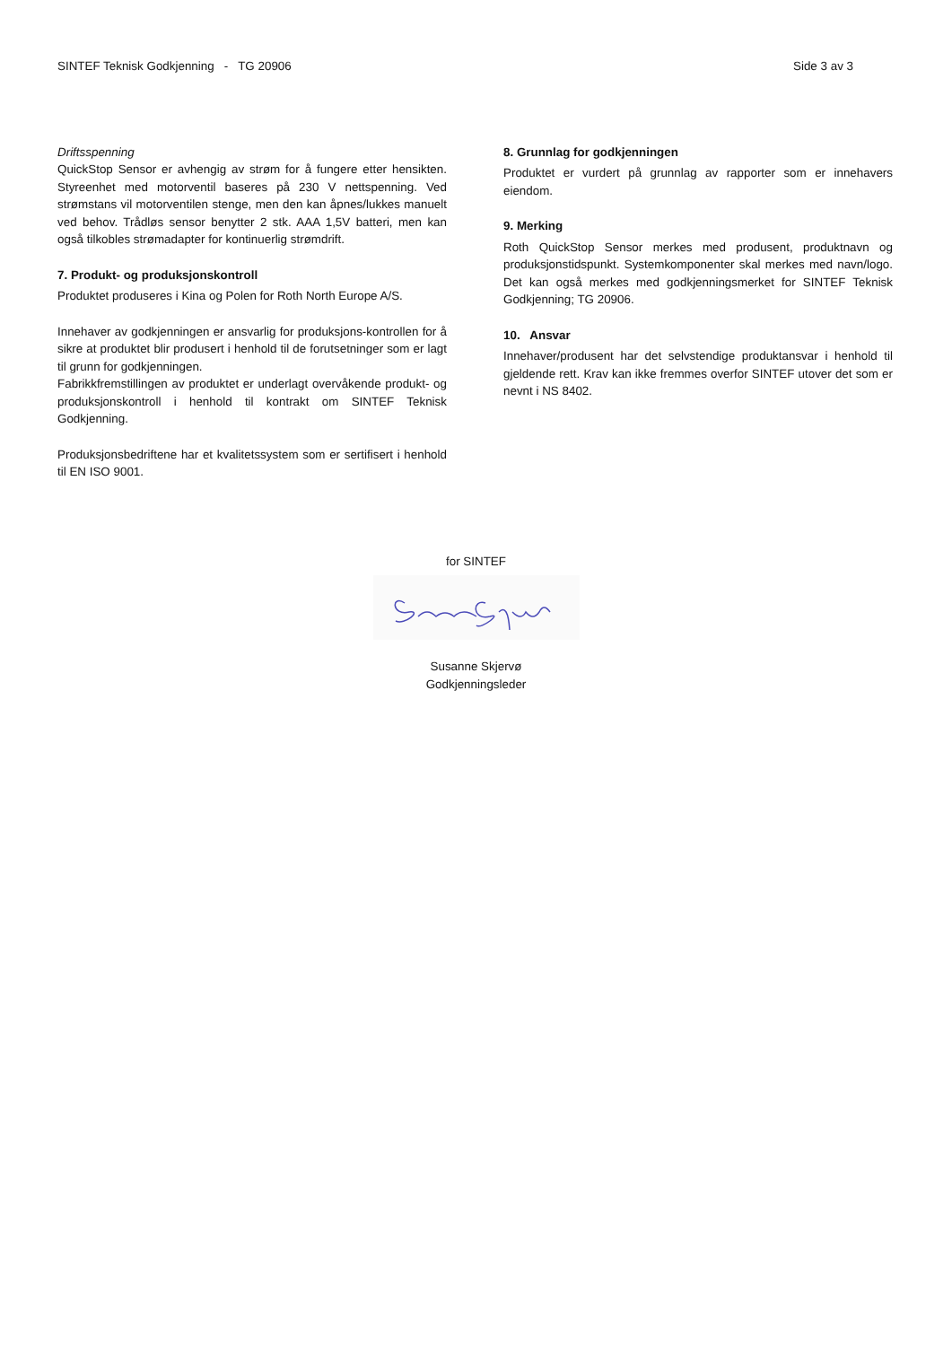SINTEF Teknisk Godkjenning - TG 20906 Side 3 av 3
Driftsspenning
QuickStop Sensor er avhengig av strøm for å fungere etter hensikten. Styreenhet med motorventil baseres på 230 V nettspenning. Ved strømstans vil motorventilen stenge, men den kan åpnes/lukkes manuelt ved behov. Trådløs sensor benytter 2 stk. AAA 1,5V batteri, men kan også tilkobles strømadapter for kontinuerlig strømdrift.
7. Produkt- og produksjonskontroll
Produktet produseres i Kina og Polen for Roth North Europe A/S.
Innehaver av godkjenningen er ansvarlig for produksjons-kontrollen for å sikre at produktet blir produsert i henhold til de forutsetninger som er lagt til grunn for godkjenningen.
Fabrikkfremstillingen av produktet er underlagt overvåkende produkt- og produksjonskontroll i henhold til kontrakt om SINTEF Teknisk Godkjenning.
Produksjonsbedriftene har et kvalitetssystem som er sertifisert i henhold til EN ISO 9001.
8. Grunnlag for godkjenningen
Produktet er vurdert på grunnlag av rapporter som er innehavers eiendom.
9. Merking
Roth QuickStop Sensor merkes med produsent, produktnavn og produksjonstidspunkt. Systemkomponenter skal merkes med navn/logo. Det kan også merkes med godkjenningsmerket for SINTEF Teknisk Godkjenning; TG 20906.
10. Ansvar
Innehaver/produsent har det selvstendige produktansvar i henhold til gjeldende rett. Krav kan ikke fremmes overfor SINTEF utover det som er nevnt i NS 8402.
for SINTEF
Susanne Skjervø
Godkjenningsleder